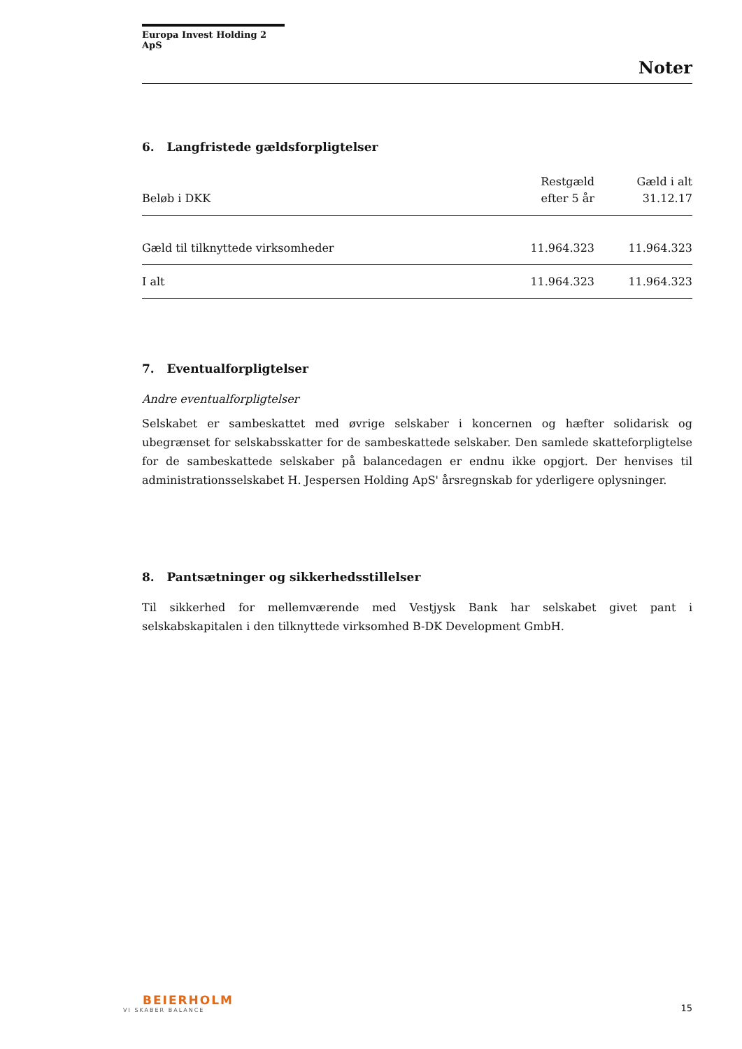Europa Invest Holding 2 ApS
Noter
6. Langfristede gældsforpligtelser
| Beløb i DKK | Restgæld efter 5 år | Gæld i alt 31.12.17 |
| --- | --- | --- |
| Gæld til tilknyttede virksomheder | 11.964.323 | 11.964.323 |
| I alt | 11.964.323 | 11.964.323 |
7. Eventualforpligtelser
Andre eventualforpligtelser
Selskabet er sambeskattet med øvrige selskaber i koncernen og hæfter solidarisk og ubegrænset for selskabsskatter for de sambeskattede selskaber. Den samlede skatteforpligtelse for de sambeskattede selskaber på balancedagen er endnu ikke opgjort. Der henvises til administrationsselskabet H. Jespersen Holding ApS' årsregnskab for yderligere oplysninger.
8. Pantsætninger og sikkerhedsstillelser
Til sikkerhed for mellemværende med Vestjysk Bank har selskabet givet pant i selskabskapitalen i den tilknyttede virksomhed B-DK Development GmbH.
BEIERHOLM
VI SKABER BALANCE
15